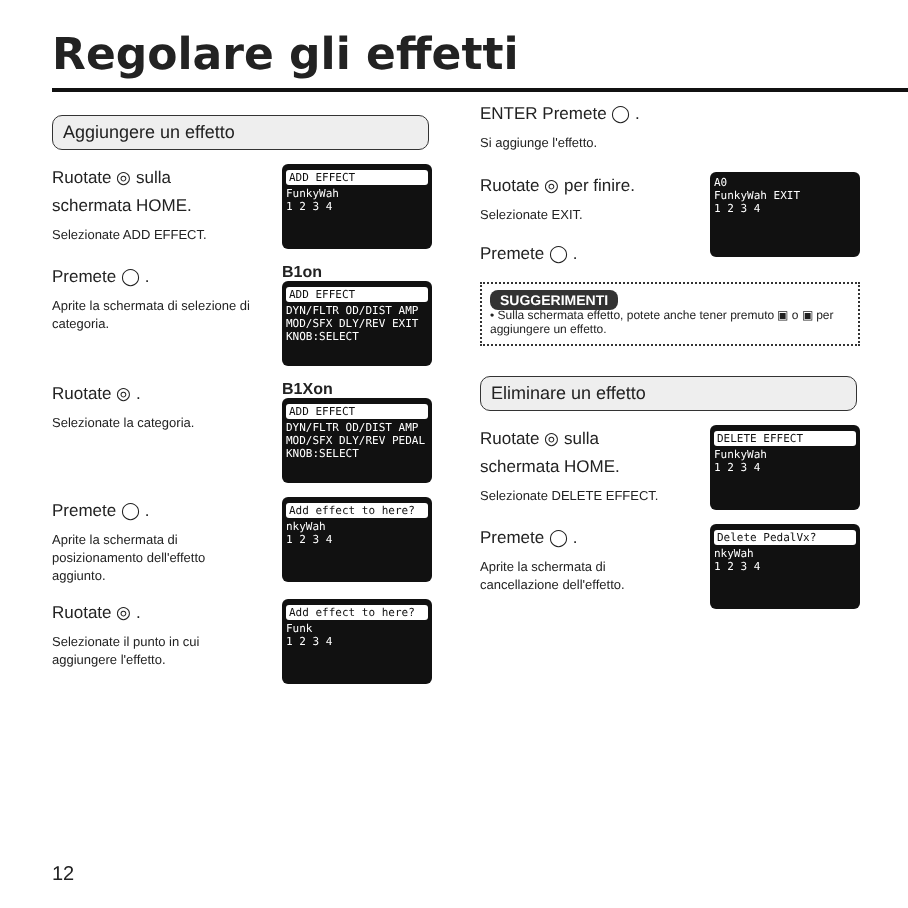Regolare gli effetti
Aggiungere un effetto
Ruotate ◎ sulla schermata HOME.
Selezionate ADD EFFECT.
ADD EFFECT
FunkyWah
1 2 3 4
Premete ◯ .
Aprite la schermata di selezione di categoria.
B1on
ADD EFFECT
DYN/FLTR OD/DIST AMP
MOD/SFX DLY/REV EXIT
KNOB:SELECT
Ruotate ◎ .
Selezionate la categoria.
B1Xon
ADD EFFECT
DYN/FLTR OD/DIST AMP
MOD/SFX DLY/REV PEDAL
KNOB:SELECT
Premete ◯ .
Aprite la schermata di posizionamento dell'effetto aggiunto.
Add effect to here?
nkyWah
1 2 3 4
Ruotate ◎ .
Selezionate il punto in cui aggiungere l'effetto.
Add effect to here?
Funk
1 2 3 4
ENTER Premete ◯ .
Si aggiunge l'effetto.
Ruotate ◎ per finire.
Selezionate EXIT.
Premete ◯ .
A0
FunkyWah EXIT
1 2 3 4
SUGGERIMENTI
• Sulla schermata effetto, potete anche tener premuto ▣ o ▣ per aggiungere un effetto.
Eliminare un effetto
Ruotate ◎ sulla schermata HOME.
Selezionate DELETE EFFECT.
DELETE EFFECT
FunkyWah
1 2 3 4
Premete ◯ .
Aprite la schermata di cancellazione dell'effetto.
Delete PedalVx?
nkyWah
1 2 3 4
12